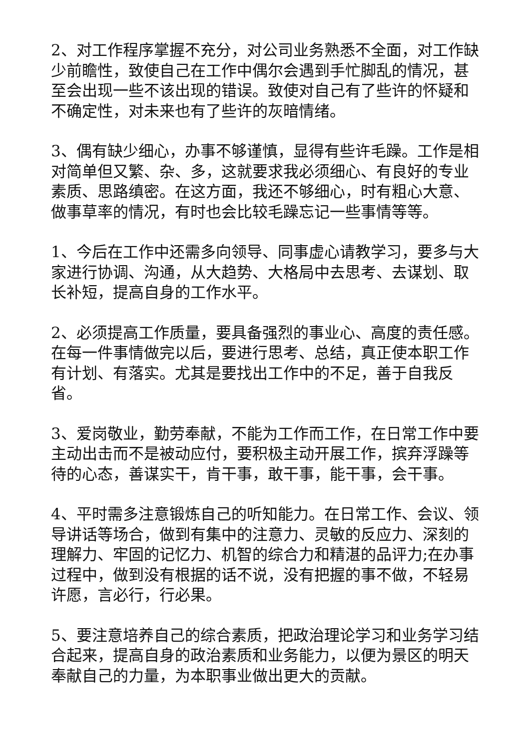2、对工作程序掌握不充分，对公司业务熟悉不全面，对工作缺少前瞻性，致使自己在工作中偶尔会遇到手忙脚乱的情况，甚至会出现一些不该出现的错误。致使对自己有了些许的怀疑和不确定性，对未来也有了些许的灰暗情绪。
3、偶有缺少细心，办事不够谨慎，显得有些许毛躁。工作是相对简单但又繁、杂、多，这就要求我必须细心、有良好的专业素质、思路缜密。在这方面，我还不够细心，时有粗心大意、做事草率的情况，有时也会比较毛躁忘记一些事情等等。
1、今后在工作中还需多向领导、同事虚心请教学习，要多与大家进行协调、沟通，从大趋势、大格局中去思考、去谋划、取长补短，提高自身的工作水平。
2、必须提高工作质量，要具备强烈的事业心、高度的责任感。在每一件事情做完以后，要进行思考、总结，真正使本职工作有计划、有落实。尤其是要找出工作中的不足，善于自我反省。
3、爱岗敬业，勤劳奉献，不能为工作而工作，在日常工作中要主动出击而不是被动应付，要积极主动开展工作，摈弃浮躁等待的心态，善谋实干，肯干事，敢干事，能干事，会干事。
4、平时需多注意锻炼自己的听知能力。在日常工作、会议、领导讲话等场合，做到有集中的注意力、灵敏的反应力、深刻的理解力、牢固的记忆力、机智的综合力和精湛的品评力;在办事过程中，做到没有根据的话不说，没有把握的事不做，不轻易许愿，言必行，行必果。
5、要注意培养自己的综合素质，把政治理论学习和业务学习结合起来，提高自身的政治素质和业务能力，以便为景区的明天奉献自己的力量，为本职事业做出更大的贡献。